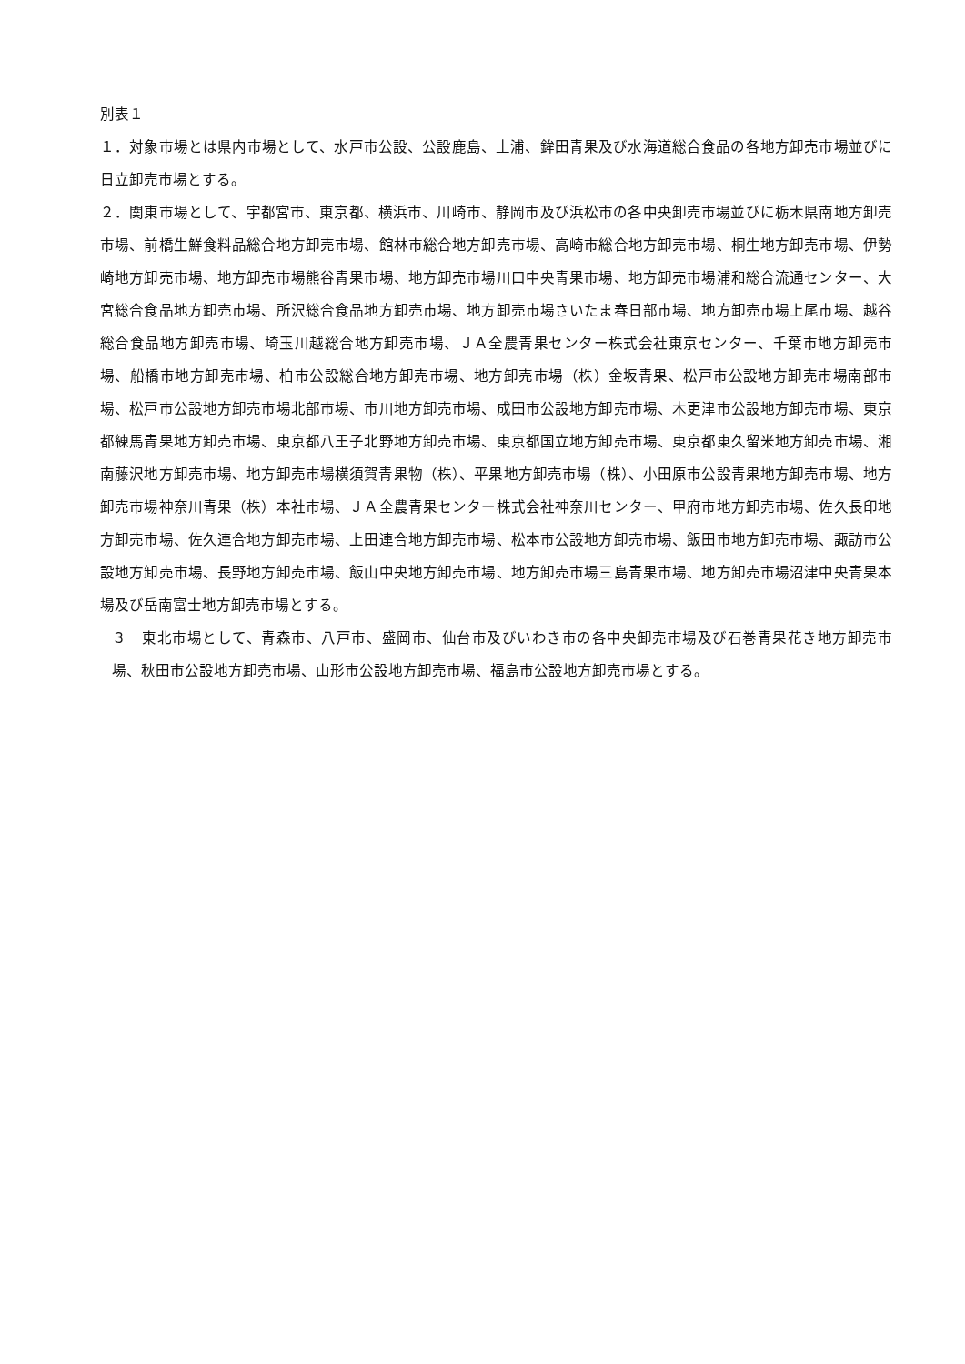別表１
１．対象市場とは県内市場として、水戸市公設、公設鹿島、土浦、鉾田青果及び水海道総合食品の各地方卸売市場並びに日立卸売市場とする。
２．関東市場として、宇都宮市、東京都、横浜市、川崎市、静岡市及び浜松市の各中央卸売市場並びに栃木県南地方卸売市場、前橋生鮮食料品総合地方卸売市場、館林市総合地方卸売市場、高崎市総合地方卸売市場、桐生地方卸売市場、伊勢崎地方卸売市場、地方卸売市場熊谷青果市場、地方卸売市場川口中央青果市場、地方卸売市場浦和総合流通センター、大宮総合食品地方卸売市場、所沢総合食品地方卸売市場、地方卸売市場さいたま春日部市場、地方卸売市場上尾市場、越谷総合食品地方卸売市場、埼玉川越総合地方卸売市場、ＪＡ全農青果センター株式会社東京センター、千葉市地方卸売市場、船橋市地方卸売市場、柏市公設総合地方卸売市場、地方卸売市場（株）金坂青果、松戸市公設地方卸売市場南部市場、松戸市公設地方卸売市場北部市場、市川地方卸売市場、成田市公設地方卸売市場、木更津市公設地方卸売市場、東京都練馬青果地方卸売市場、東京都八王子北野地方卸売市場、東京都国立地方卸売市場、東京都東久留米地方卸売市場、湘南藤沢地方卸売市場、地方卸売市場横須賀青果物（株）、平果地方卸売市場（株）、小田原市公設青果地方卸売市場、地方卸売市場神奈川青果（株）本社市場、ＪＡ全農青果センター株式会社神奈川センター、甲府市地方卸売市場、佐久長印地方卸売市場、佐久連合地方卸売市場、上田連合地方卸売市場、松本市公設地方卸売市場、飯田市地方卸売市場、諏訪市公設地方卸売市場、長野地方卸売市場、飯山中央地方卸売市場、地方卸売市場三島青果市場、地方卸売市場沼津中央青果本場及び岳南富士地方卸売市場とする。
３　東北市場として、青森市、八戸市、盛岡市、仙台市及びいわき市の各中央卸売市場及び石巻青果花き地方卸売市場、秋田市公設地方卸売市場、山形市公設地方卸売市場、福島市公設地方卸売市場とする。